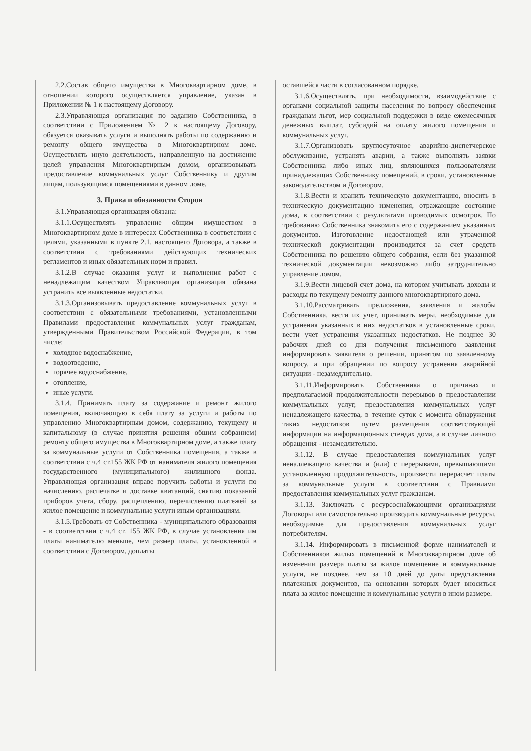2.2.Состав общего имущества в Многоквартирном доме, в отношении которого осуществляется управление, указан в Приложении № 1 к настоящему Договору.
2.3.Управляющая организация по заданию Собственника, в соответствии с Приложением № 2 к настоящему Договору, обязуется оказывать услуги и выполнять работы по содержанию и ремонту общего имущества в Многоквартирном доме. Осуществлять иную деятельность, направленную на достижение целей управления Многоквартирным домом, организовывать предоставление коммунальных услуг Собственнику и другим лицам, пользующимся помещениями в данном доме.
3. Права и обязанности Сторон
3.1.Управляющая организация обязана:
3.1.1.Осуществлять управление общим имуществом в Многоквартирном доме в интересах Собственника в соответствии с целями, указанными в пункте 2.1. настоящего Договора, а также в соответствии с требованиями действующих технических регламентов и иных обязательных норм и правил.
3.1.2.В случае оказания услуг и выполнения работ с ненадлежащим качеством Управляющая организация обязана устранить все выявленные недостатки.
3.1.3.Организовывать предоставление коммунальных услуг в соответствии с обязательными требованиями, установленными Правилами предоставления коммунальных услуг гражданам, утвержденными Правительством Российской Федерации, в том числе:
холодное водоснабжение,
водоотведение,
горячее водоснабжение,
отопление,
иные услуги.
3.1.4. Принимать плату за содержание и ремонт жилого помещения, включающую в себя плату за услуги и работы по управлению Многоквартирным домом, содержанию, текущему и капитальному (в случае принятия решения общим собранием) ремонту общего имущества в Многоквартирном доме, а также плату за коммунальные услуги от Собственника помещения, а также в соответствии с ч.4 ст.155 ЖК РФ от нанимателя жилого помещения государственного (муниципального) жилищного фонда. Управляющая организация вправе поручить работы и услуги по начислению, распечатке и доставке квитанций, снятию показаний приборов учета, сбору, расщеплению, перечислению платежей за жилое помещение и коммунальные услуги иным организациям.
3.1.5.Требовать от Собственника - муниципального образования - в соответствии с ч.4 ст. 155 ЖК РФ, в случае установления им платы нанимателю меньше, чем размер платы, установленной в соответствии с Договором, доплаты
оставшейся части в согласованном порядке.
3.1.6.Осуществлять, при необходимости, взаимодействие с органами социальной защиты населения по вопросу обеспечения гражданам льгот, мер социальной поддержки в виде ежемесячных денежных выплат, субсидий на оплату жилого помещения и коммунальных услуг.
3.1.7.Организовать круглосуточное аварийно-диспетчерское обслуживание, устранять аварии, а также выполнять заявки Собственника либо иных лиц, являющихся пользователями принадлежащих Собственнику помещений, в сроки, установленные законодательством и Договором.
3.1.8.Вести и хранить техническую документацию, вносить в техническую документацию изменения, отражающие состояние дома, в соответствии с результатами проводимых осмотров. По требованию Собственника знакомить его с содержанием указанных документов. Изготовление недостающей или утраченной технической документации производится за счет средств Собственника по решению общего собрания, если без указанной технической документации невозможно либо затруднительно управление домом.
3.1.9.Вести лицевой счет дома, на котором учитывать доходы и расходы по текущему ремонту данного многоквартирного дома.
3.1.10.Рассматривать предложения, заявления и жалобы Собственника, вести их учет, принимать меры, необходимые для устранения указанных в них недостатков в установленные сроки, вести учет устранения указанных недостатков. Не позднее 30 рабочих дней со дня получения письменного заявления информировать заявителя о решении, принятом по заявленному вопросу, а при обращении по вопросу устранения аварийной ситуации - незамедлительно.
3.1.11.Информировать Собственника о причинах и предполагаемой продолжительности перерывов в предоставлении коммунальных услуг, предоставления коммунальных услуг ненадлежащего качества, в течение суток с момента обнаружения таких недостатков путем размещения соответствующей информации на информационных стендах дома, а в случае личного обращения - незамедлительно.
3.1.12. В случае предоставления коммунальных услуг ненадлежащего качества и (или) с перерывами, превышающими установленную продолжительность, произвести перерасчет платы за коммунальные услуги в соответствии с Правилами предоставления коммунальных услуг гражданам.
3.1.13. Заключать с ресурсоснабжающими организациями Договоры или самостоятельно производить коммунальные ресурсы, необходимые для предоставления коммунальных услуг потребителям.
3.1.14. Информировать в письменной форме нанимателей и Собственников жилых помещений в Многоквартирном доме об изменении размера платы за жилое помещение и коммунальные услуги, не позднее, чем за 10 дней до даты представления платежных документов, на основании которых будет вноситься плата за жилое помещение и коммунальные услуги в ином размере.